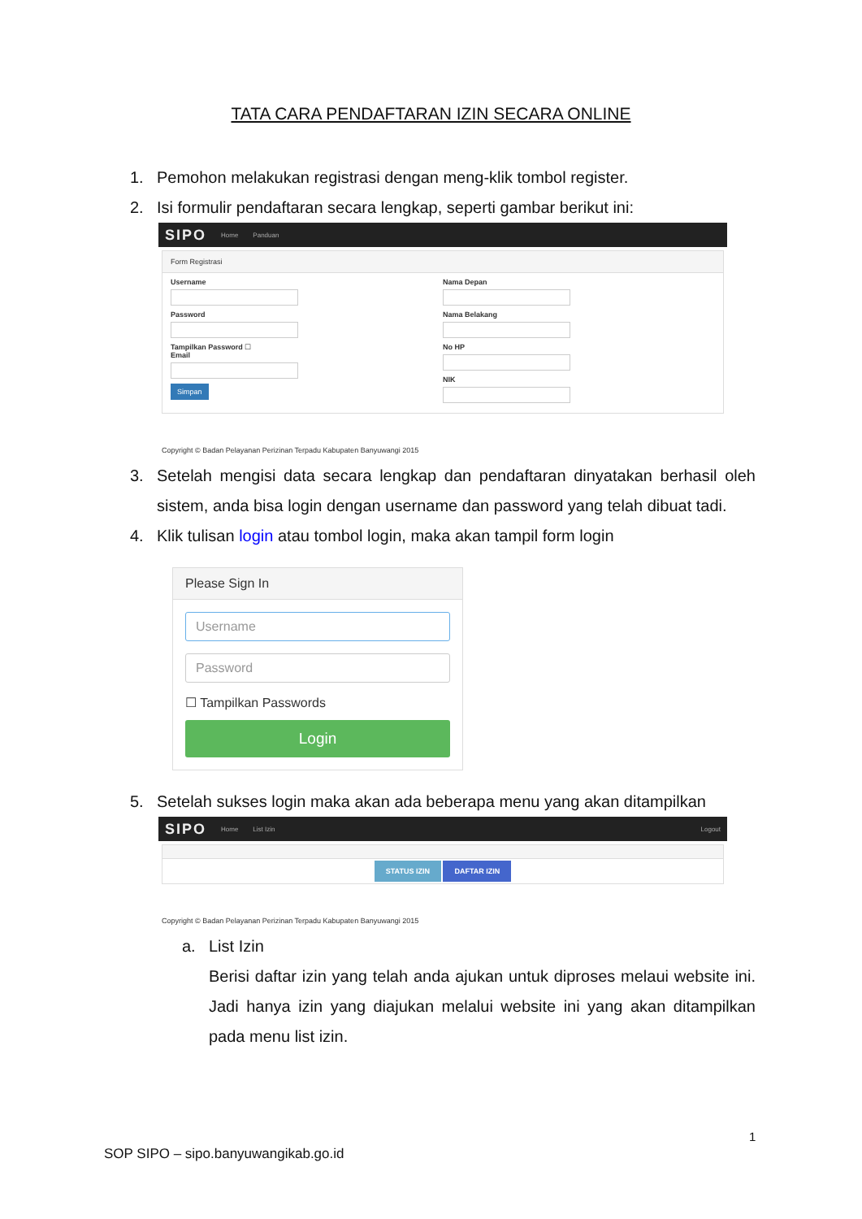TATA CARA PENDAFTARAN IZIN SECARA ONLINE
1. Pemohon melakukan registrasi dengan meng-klik tombol register.
2. Isi formulir pendaftaran secara lengkap, seperti gambar berikut ini:
SIPO Home Panduan
Form Registrasi
Username
Password
Tampilkan Password ☐
Email
Simpan
Nama Depan
Nama Belakang
No HP
NIK
Copyright © Badan Pelayanan Perizinan Terpadu Kabupaten Banyuwangi 2015
3. Setelah mengisi data secara lengkap dan pendaftaran dinyatakan berhasil oleh sistem, anda bisa login dengan username dan password yang telah dibuat tadi.
4. Klik tulisan login atau tombol login, maka akan tampil form login
Please Sign In
Username
Password
☐ Tampilkan Passwords
Login
5. Setelah sukses login maka akan ada beberapa menu yang akan ditampilkan
SIPO Home List Izin Logout
STATUS IZIN DAFTAR IZIN
Copyright © Badan Pelayanan Perizinan Terpadu Kabupaten Banyuwangi 2015
a. List Izin
Berisi daftar izin yang telah anda ajukan untuk diproses melaui website ini. Jadi hanya izin yang diajukan melalui website ini yang akan ditampilkan pada menu list izin.
1
SOP SIPO – sipo.banyuwangikab.go.id